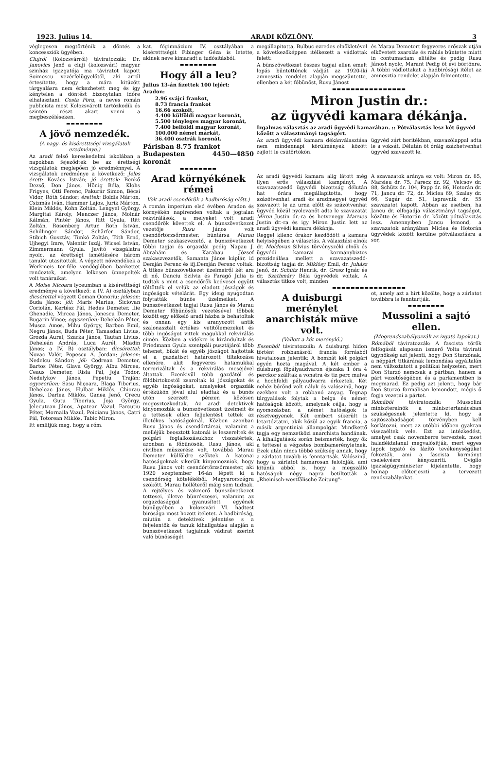1923. Julius 14. ARADI KÖZLÖNY. 3
véglegesen megtörténik a döntés a koncessziók ügyében.
Clujról (Kolozsvárról) táviratozzák: Dr. Janovics Jenő a cluji (kolozsvári) magyar szinház igazgatója ma táviratot kapott Soimescu vezérfelügyelőtől, aki arról értesítette, hogy a mára kitüzött tárgyalásra nem érkezhetett meg és igy kénytelen a döntést bizonytalan időre elhalasztani. Costa Foru, a neves román publicista most Kolozsvárott tartózkodik és szintén részt akart venni a megbeszéléseken.
▬▬▬▬▬▬▬▬
A jövő nemzedék.
(A nagy- és kiséretttségi vizsgálatok eredménye.)
Az aradi felső kereskedelmi iskolában a napokban fejeződtek be az érettségi vizsgálatok meglepően jó eredménnyel. A vizsgálatok eredménye a következő: Jeles érett: Kovács István; jó érettek: Benkő Dezső, Don János, Hönig Béla, Klohs Frigyes, Otti Ferenc, Pakurár Simon, Bécsi Vidor, Róth Sándor; érettek: Boldis Márton, Csizmás Iván, Hammer Lajos, Jurik Márton, Klein Miklós, Kohn Zoltán, Lengyel György, Margitai Károly, Menczer János, Molnár Kálmán, Pintér János, Ritt Gyula, Ritt Zoltán, Rosenberg Artur, Roth István, Schillinger Sándor, Schärfer Sándor, Stibich Gusztáv, Timkó Zoltán, Tóth Ernő, Ujhegyi Imre, Valentir Iszáj, Wicsel István, Zimmermann Gyula. Javító vizsgálatra nyolc, az érettségi ismétlésére három tanulót utasitottak. A végzett növendékek a Werkmeis ter-féle vendéglőben bankettet rendeztek, amelyen lelkesen ünnepelték volt tanáraikat.
A Moise Nicoara lyceumban a kiséretttségi eredménye a következő: a IV. A) osztályban dicsérettel végzett Coman Oonoriu; jelesen: Buda János; jól: Maris Marius, Siclovan Coriolán, Kertész Pál, Hedes Demeter, Ilie Ghenadie, Mircea János, Jonescu Demeter, Bugarin Vince; egyszerüen: Deheleán Péter, Musca Amos, Mihu György, Barbon Emil, Negru János, Buda Péter, Tamasdan Livius, Grozda Aurel, Szarka János, Tautan Livius, Deheleán András, Luca Aurél, Mladin János; a IV. B) osztályban: dicsérettel: Novac Valér, Popescu A. Jordan; jelesen: Nedelcu Sándor; jól: Codrean Demeter, Bartos Péter, Glava György, Albu Mircea, Ceaus Demeter, Risla Pál, Joja Tódor, Nedelykov János, Pepetiu Traján; egyszerüen: Sasu Niçoara, Blaga Tiberius, Deheleac János, Hulbar Miklós, Chiorau János, Darlea Miklós, Ganea Jenő, Crecu Gyula, Gutu Tiberius, Joja György, Jelecutean János, Apatean Vazul, Farcutiu Péter, Mornaila Vazul, Poioianu János, Catri Pál, Totorean Miklós, Tabic Miron.
Itt emlitjük meg, hogy a róm.
kat. főgimnázium IV. osztályában a kiséretttségit Fibinger Géza is letette, akinek neve kimaradt a tudósitásból.
▬▬▬▬▬▬▬▬
Hogy áll a leu?
Julius 13-án fizettek 100 lejért:
Aradon:
2.96 svájci frankot,
8.73 francia frankot
16.66 szokolt,
4.400 külföldi magyar koronát,
5.500 tényleges magyar koronát,
7.400 belföldi magyar koronát,
100.000 német márkát,
36.400 osztrák koronát.
Párisban 8.75 frankot
Budapesten 4450—4850 koronát
▬▬▬▬▬▬▬▬
Arad környékének rémei
Volt aradi csendőrök a hadbiróság előtt.)
A román imperium első évében Aradon és környékén napirenden voltak a jogtalan rekvirálások, a melyeket volt aradi csendőrök követtek el. A bünszövetkezet vezetője Rusu János volt csendőrtörzsőrmester, büntársa Marau Demeter szakaszvezető, a bünszövetkezet többi tagjai és orgazdái pedig Napau J. Ábrahám és Karabau József szakaszvezetők, Samanta János káplár, id Demján Ferenc és ifj.Demján Ferenc voltak. A titkos bünszövetkezet üzelmeiről két ara di nő, Danciu Szilvia és Faragó Julia is tudtak s mint a csendőrök kedvesei együtt töltötték el velük az eladott jószágok és ingóságok vételárát. Egy ideig nyugodtan folytatták bünös üzelmeiket. A bünszövetkezet tagjai Rusu János és Marau Demeter főbünösök vezetésével többek között egy előkelő aradi házba is behatoltak és onnan egy kis aranyozott antik szalonasztalt értékes vetitőlemezeket és több ingóságot vittek magukkal rekvirálás cimén. Közben a vidékre is kirándultak és Friedmann Gyula szentpáli pusztájáról több tehenet, bikát és egyéb jószágot hajtottak el a gazdatiszt határozott tiltakozása ellenére, akit fegyveres hatamukkal terrorizáltak és a rekvirálás meséjével áltattak. Ezenkivül több gazdától és földbirtokostól zsaroltak ki jószágokat és egyéb ingóságokat, amelyeket orgazdák értékükön jóval alul eladtak és a bünös utón szerzett pénzen közösen megosztozkodtak. Az aradi detektivek kinyomozták a bünszövetkezet üzelmeit és a tettesek ellen feljelentést tettek az illetékes hatóságoknál. Közben azonban Rusu János és csendőrtársai, valamint a melléjük beosztott katonái is leszereltek és polgári foglalkozásukhoz visszatértek, azonban a főbünösök, Rusu János, aki civilben müszerész volt, továbbá Marau Demeter külföldre szöktek. A katonai hatóságoknak sikerült kinyomozniok, hogy Rusu János volt csendőrtörzsőrmester, aki 1920 szeptember 16-án lépett ki a csendőrség kötelékéből, Magyarországra szökött. Marau holléteről máig sem tudnak. A rejtélyes és vakmerő bünszövetkezet tettesei, illetve bünrészesei, valamint az orgazdasággal gyanusított egyének bünügyében a kolozsvári VI. hadtest birósága most hozott itéletet. A hadbiróság, miután a detektivek jelentése s a feljelentők és tanuk kihallgatása alapján a bünszövetkezet tagjainak vádirat szerint való bünösségét
megállapitotta, Bulbuc ezredes elnökletével a következőképpen itélkezett a vádlottak felett:
A bünszövetkezet összes tagjai ellen emelt lopás bűntettének vádját az 1920-iki amnesztia rendelet alapján megszüntette, ellenben a két főbünöst, Rusu Jánost
és Marau Demetert fegyveres erőszak utján elkövetett zsarolás és rablás bűntette miatt in contumaciam elitélte és pedig Rusu Jánost nyolc, Marant Pedig öt évi börtönre. A többi vádlottakat a hadbirósági itélet az amnesztia rendelet alapján felmentette.
▬▬▬▬▬▬▬▬▬▬▬▬▬▬▬▬
Miron Justin dr.:
az ügyvédi kamara dékánja.
Izgalmas választás az aradi ügyvédi kamarában. :: Pótválasztás lesz két ügyvéd között a választmányi tagságért.
Az aradi ügyvédi kamara dékánválasztása nem mindennapi körülmények között zajlott le csütörtökön.
Az aradi ügyvédi kamara alig látott még ilyen erős választási kampányt. A szavazatszedő ügyvédi bizottság délután hat órára megállapitotta, hogy százötvenhat aradi és aradmegyei ügyvéd szavazott le az urna előtt és százötvenhat ügyvéd közül nyolcvanöt adta le szavazatát Miron Justin dr.-ra és hetvenegy Marsieu Justin dr.-ra és igy Miron Justin lett az aradi ügyvédi kamara dékánja.
Reggel kilenc órakor kezdődött a kamara helyiségében a választás. A választási elnök dr. Moldovan Silvius törvényszéki elnök és ügyvédi kamarai kormánybiztos prezideálása mellett a szavazatszedő-bizottság tagjai dr. Miklósy Emil, dr. Juhász Jenő, dr. Schütz Henrik, dr. Grosz Ignác és dr. Szathmáry Béla ügyvédek voltak. A választás titkos volt, minden
ügyvéd zárt boritékban, szavazólappal adta le a voksát. Délután öt óráig százhetvenhat ügyvéd szavazott le.
A szavazatok aránya ez volt: Miron dr. 85, Marsieu dr. 75, Parecz dr. 92, Velcsov dr. 88, Schütz dr. 104, Papp dr. 86, Hotorán dr. 71, Jancu dr. 72, dr. Miclea 69, Szalay dr. 66, Sugár dr. 51, Ispravnik dr. 55 szavazatot kapott. Abban az esetben, ha Jancu dr. elfogadja választmányi tagságot, közötte és Hotorán dr. között pótválasztás lesz. Amennyiben Jancu lemond, a szavazatok arányában Miclea és Hotorán ügyvédek között kerülne pótválasztásra a sor,
▬▬▬▬▬▬▬▬▬▬▬▬▬▬▬▬
A duisburgi merénylet
anarchisták müve volt.
(Vallott a két merénylő.)
Essenből táviratozzák: A duisburgi hidon történt robbanásról francia forrásból hivatalosan jelentik: A bombát két polgári egyén hozta magával. A két ember a duisburgi főpályaudvaron éjszaka 1 óra 4 perckor szálltak a vonatra és tiz perc mulva a hochfeldi pályaudvarra érkeztek. Két nehéz bőrönd volt náluk és valószinü, hogy ezekben volt a robbanó anyag. Tegnap tárgyalások folytak a belga és német hatóságok között, amelynek célja, hogy a nyomozásban a német hatóságok is résztvegyenek. Két embert sikerült is letartóztatni, akik közül az egyik francia, a másik argentiniai állampolgár. Mindkettő tagja egy nemzetközi anarchista bandának. A kihallgatások során beismerték, hogy ők a tettesei a végzetes bombamerényletnek. Ezek után nincs többé szükség annak, hogy a zárlatot tovább is fenntartsák. Valószinü, hogy a zárlatot hamarosan feloldják, ami kitünik abból is, hogy a megszálló hatóságok négy napra betiltották a „Rheinisch-westfälische Zeitung"-
ot, amely azt a hirt közölte, hogy a zárlatot továbbra is fenntartják.
▬▬▬▬▬▬▬▬
Mussolini a sajtó ellen.
(Megrendszabályozzák az izgató lapokat.)
Rómából táviratozzák: A fascista török felfogását alaposan ismerő Volta távirati ügynökség azt jelenti, hogy Don Sturzónak, a néppárt titkárának lemondása egyáltalán nem változtatott a politikai helyzeten, mert Don Sturzó nemcsak a pártban, hanem a párt vezetőségében és a parlamentben is megmarad. Ez pedig azt jelenti, hogy bár Don Sturzó formálisan lemondott, mégis ő fogja vezetni a pártot.
Rómából táviratozzák: Mussolini miniszterelnök a minisztertanácsban szükségesnek jelentette ki, hogy a sajtószabadságot törvényben kell korlátozni, mert az utóbbi időben gyakran visszaéltek vele. Ezt az intézkedést, amelyet csak novemberre terveztek, most haladéktalanul megvalósitják, mert egyes lapok izgató és lázító tevékenységüket fokozták, ami a fascista kormányt cselekvésre kényszeriti. Oviglio igazságügyminiszter kijelentette, hogy holnap előterjeszti a tervezett rendszabályokat.